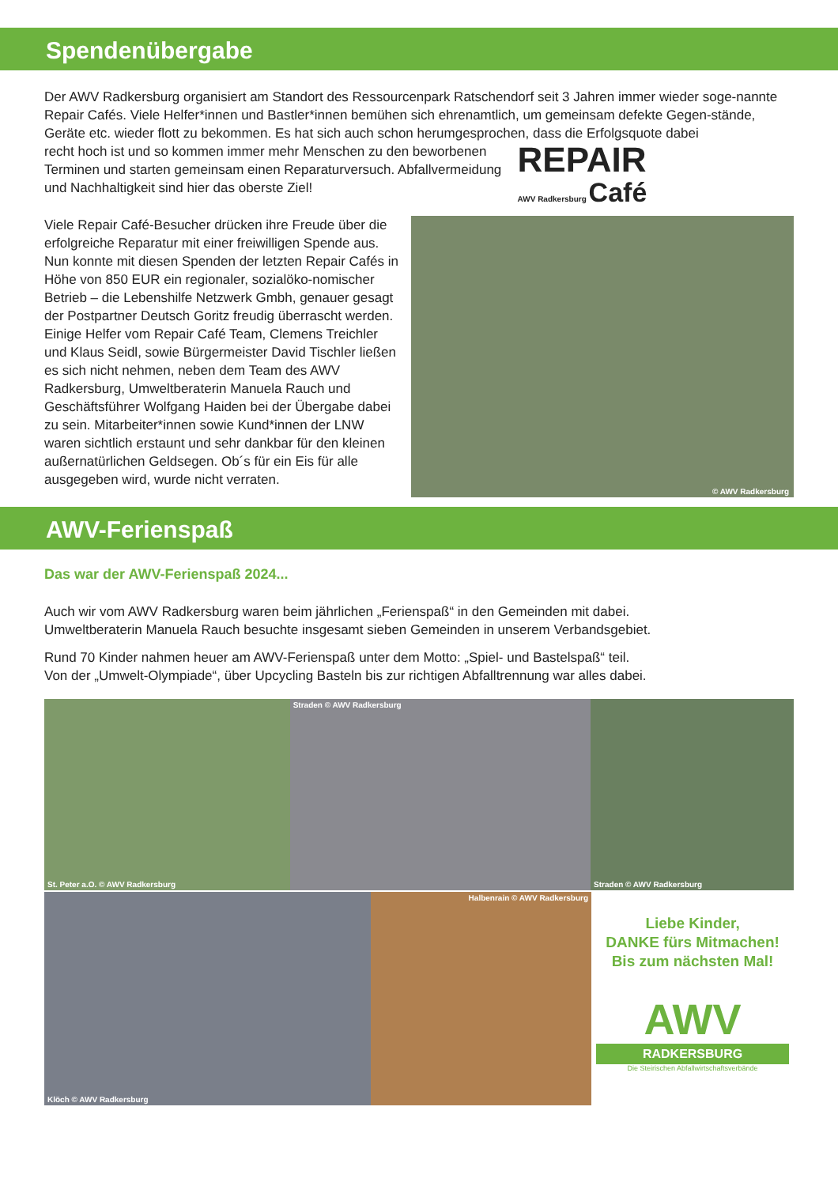Spendenübergabe
Der AWV Radkersburg organisiert am Standort des Ressourcenpark Ratschendorf seit 3 Jahren immer wieder soge-nannte Repair Cafés. Viele Helfer*innen und Bastler*innen bemühen sich ehrenamtlich, um gemeinsam defekte Gegen-stände, Geräte etc. wieder flott zu bekommen. Es hat sich auch schon herumgesprochen, dass die Erfolgsquote dabei
recht hoch ist und so kommen immer mehr Menschen zu den beworbenen Terminen und starten gemeinsam einen Reparaturversuch. Abfallvermeidung und Nachhaltigkeit sind hier das oberste Ziel!
REPAIR
AWV Radkersburg Café
Viele Repair Café-Besucher drücken ihre Freude über die erfolgreiche Reparatur mit einer freiwilligen Spende aus. Nun konnte mit diesen Spenden der letzten Repair Cafés in Höhe von 850 EUR ein regionaler, sozialöko-nomischer Betrieb – die Lebenshilfe Netzwerk Gmbh, genauer gesagt der Postpartner Deutsch Goritz freudig überrascht werden. Einige Helfer vom Repair Café Team, Clemens Treichler und Klaus Seidl, sowie Bürgermeister David Tischler ließen es sich nicht nehmen, neben dem Team des AWV Radkersburg, Umweltberaterin Manuela Rauch und Geschäftsführer Wolfgang Haiden bei der Übergabe dabei zu sein. Mitarbeiter*innen sowie Kund*innen der LNW waren sichtlich erstaunt und sehr dankbar für den kleinen außernatürlichen Geldsegen. Ob´s für ein Eis für alle ausgegeben wird, wurde nicht verraten.
© AWV Radkersburg
AWV-Ferienspaß
Das war der AWV-Ferienspaß 2024...
Auch wir vom AWV Radkersburg waren beim jährlichen „Ferienspaß“ in den Gemeinden mit dabei.
Umweltberaterin Manuela Rauch besuchte insgesamt sieben Gemeinden in unserem Verbandsgebiet.
Rund 70 Kinder nahmen heuer am AWV-Ferienspaß unter dem Motto: „Spiel- und Bastelspaß“ teil.
Von der „Umwelt-Olympiade“, über Upcycling Basteln bis zur richtigen Abfalltrennung war alles dabei.
St. Peter a.O. © AWV Radkersburg
Straden © AWV Radkersburg
Straden © AWV Radkersburg
Klöch © AWV Radkersburg
Halbenrain © AWV Radkersburg
Liebe Kinder,
DANKE fürs Mitmachen!
Bis zum nächsten Mal!
AWV
RADKERSBURG
Die Steirischen Abfallwirtschaftsverbände